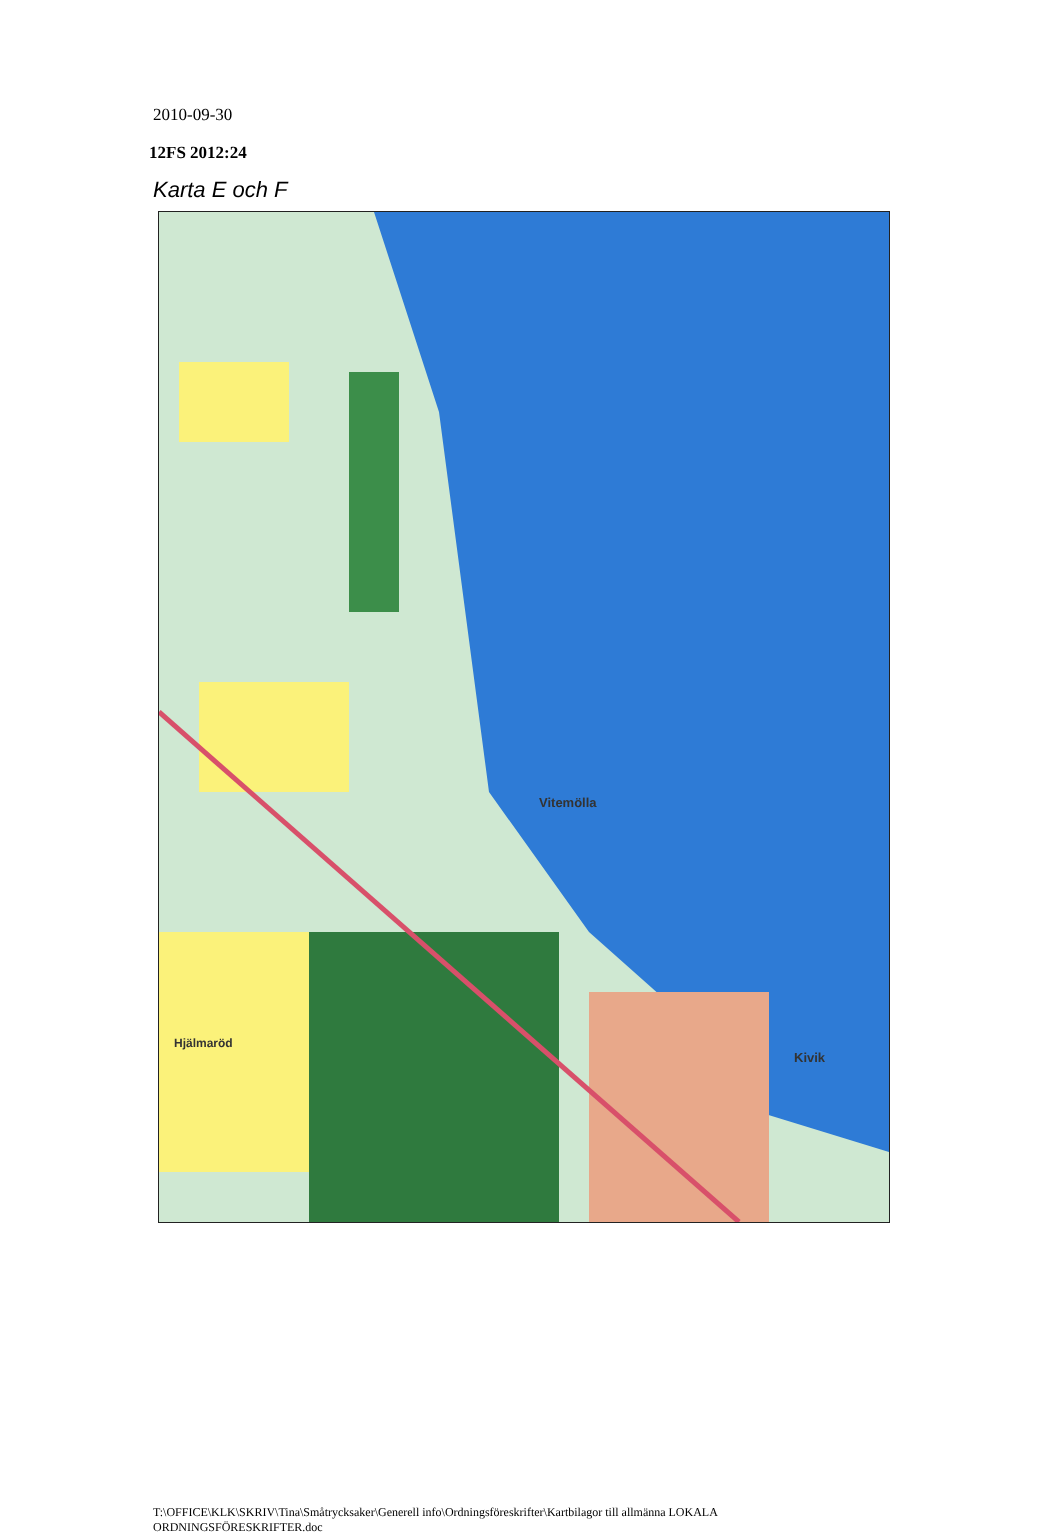2010-09-30
12FS 2012:24
Karta E och F
Vitemölla
Kivik
Hjälmaröd
T:\OFFICE\KLK\SKRIV\Tina\Småtrycksaker\Generell info\Ordningsföreskrifter\Kartbilagor till allmänna LOKALA
ORDNINGSFÖRESKRIFTER.doc